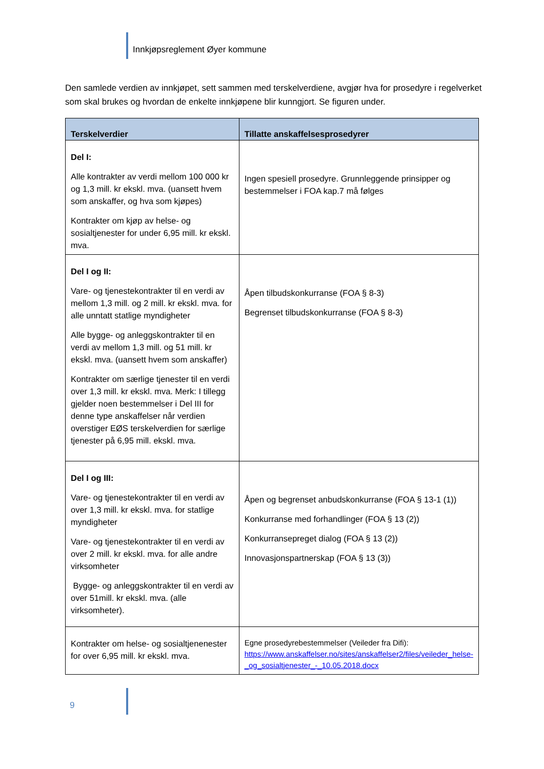Innkjøpsreglement Øyer kommune
Den samlede verdien av innkjøpet, sett sammen med terskelverdiene, avgjør hva for prosedyre i regelverket som skal brukes og hvordan de enkelte innkjøpene blir kunngjort. Se figuren under.
| Terskelverdier | Tillatte anskaffelsesprosedyrer |
| --- | --- |
| Del I: Alle kontrakter av verdi mellom 100 000 kr og 1,3 mill. kr ekskl. mva. (uansett hvem som anskaffer, og hva som kjøpes) Kontrakter om kjøp av helse- og sosialtjenester for under 6,95 mill. kr ekskl. mva. | Ingen spesiell prosedyre. Grunnleggende prinsipper og bestemmelser i FOA kap.7 må følges |
| Del I og II: Vare- og tjenestekontrakter til en verdi av mellom 1,3 mill. og 2 mill. kr ekskl. mva. for alle unntatt statlige myndigheter Alle bygge- og anleggskontrakter til en verdi av mellom 1,3 mill. og 51 mill. kr ekskl. mva. (uansett hvem som anskaffer) Kontrakter om særlige tjenester til en verdi over 1,3 mill. kr ekskl. mva. Merk: I tillegg gjelder noen bestemmelser i Del III for denne type anskaffelser når verdien overstiger EØS terskelverdien for særlige tjenester på 6,95 mill. ekskl. mva. | Åpen tilbudskonkurranse (FOA § 8-3) Begrenset tilbudskonkurranse (FOA § 8-3) |
| Del I og III: Vare- og tjenestekontrakter til en verdi av over 1,3 mill. kr ekskl. mva. for statlige myndigheter Vare- og tjenestekontrakter til en verdi av over 2 mill. kr ekskl. mva. for alle andre virksomheter Bygge- og anleggskontrakter til en verdi av over 51mill. kr ekskl. mva. (alle virksomheter). | Åpen og begrenset anbudskonkurranse (FOA § 13-1 (1)) Konkurranse med forhandlinger (FOA § 13 (2)) Konkurransepreget dialog (FOA § 13 (2)) Innovasjonspartnerskap (FOA § 13 (3)) |
| Kontrakter om helse- og sosialtjenenester for over 6,95 mill. kr ekskl. mva. | Egne prosedyrebestemmelser (Veileder fra Difi): https://www.anskaffelser.no/sites/anskaffelser2/files/veileder_helse-_og_sosialtjenester_-_10.05.2018.docx |
9